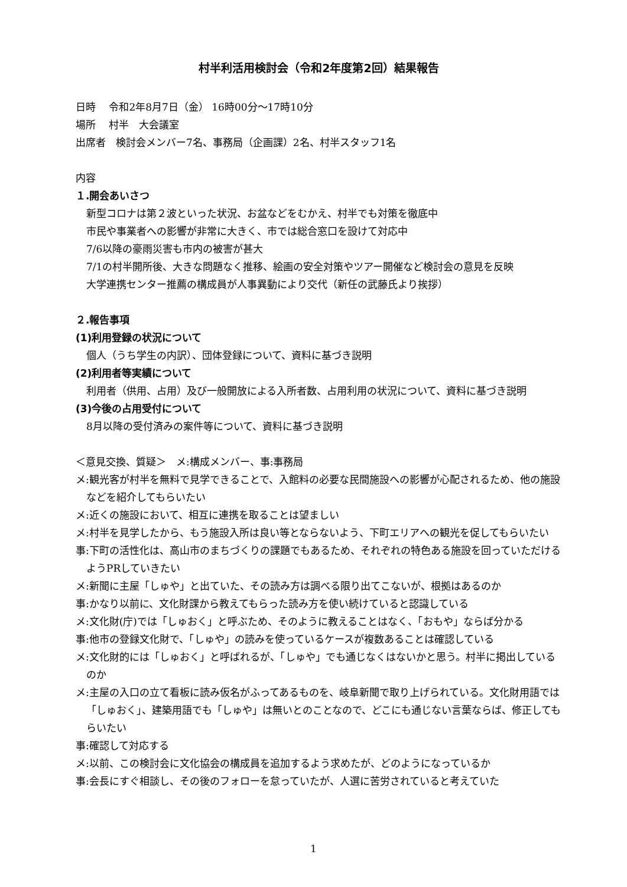村半利活用検討会（令和2年度第2回）結果報告
日時　 令和2年8月7日（金） 16時00分～17時10分
場所　 村半　大会議室
出席者　検討会メンバー7名、事務局（企画課）2名、村半スタッフ1名
内容
１.開会あいさつ
新型コロナは第２波といった状況、お盆などをむかえ、村半でも対策を徹底中
市民や事業者への影響が非常に大きく、市では総合窓口を設けて対応中
7/6以降の豪雨災害も市内の被害が甚大
7/1の村半開所後、大きな問題なく推移、絵画の安全対策やツアー開催など検討会の意見を反映
大学連携センター推薦の構成員が人事異動により交代（新任の武藤氏より挨拶）
２.報告事項
(1)利用登録の状況について
個人（うち学生の内訳）、団体登録について、資料に基づき説明
(2)利用者等実績について
利用者（供用、占用）及び一般開放による入所者数、占用利用の状況について、資料に基づき説明
(3)今後の占用受付について
8月以降の受付済みの案件等について、資料に基づき説明
＜意見交換、質疑＞　メ:構成メンバー、事:事務局
メ:観光客が村半を無料で見学できることで、入館料の必要な民間施設への影響が心配されるため、他の施設などを紹介してもらいたい
メ:近くの施設において、相互に連携を取ることは望ましい
メ:村半を見学したから、もう施設入所は良い等とならないよう、下町エリアへの観光を促してもらいたい
事:下町の活性化は、高山市のまちづくりの課題でもあるため、それぞれの特色ある施設を回っていただけるようPRしていきたい
メ:新聞に主屋「しゅや」と出ていた、その読み方は調べる限り出てこないが、根拠はあるのか
事:かなり以前に、文化財課から教えてもらった読み方を使い続けていると認識している
メ:文化財(庁)では「しゅおく」と呼ぶため、そのように教えることはなく、「おもや」ならば分かる
事:他市の登録文化財で、「しゅや」の読みを使っているケースが複数あることは確認している
メ:文化財的には「しゅおく」と呼ばれるが、「しゅや」でも通じなくはないかと思う。村半に掲出しているのか
メ:主屋の入口の立て看板に読み仮名がふってあるものを、岐阜新聞で取り上げられている。文化財用語では「しゅおく」、建築用語でも「しゅや」は無いとのことなので、どこにも通じない言葉ならば、修正してもらいたい
事:確認して対応する
メ:以前、この検討会に文化協会の構成員を追加するよう求めたが、どのようになっているか
事:会長にすぐ相談し、その後のフォローを怠っていたが、人選に苦労されていると考えていた
1